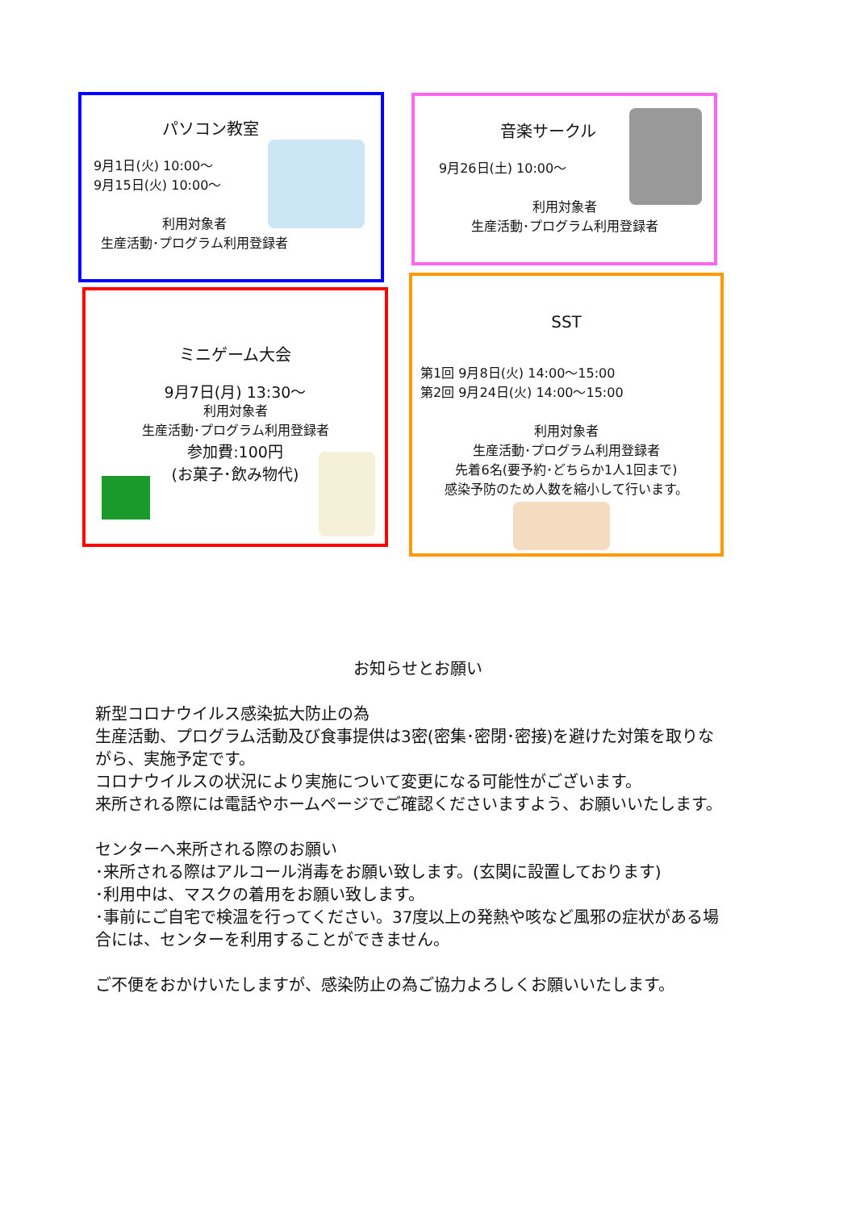パソコン教室
9月1日(火) 10:00〜
9月15日(火) 10:00〜
利用対象者
生産活動･プログラム利用登録者
音楽サークル
9月26日(土) 10:00〜
利用対象者
生産活動･プログラム利用登録者
ミニゲーム大会
9月7日(月) 13:30〜
利用対象者
生産活動･プログラム利用登録者
参加費:100円
(お菓子･飲み物代)
SST
第1回 9月8日(火) 14:00〜15:00
第2回 9月24日(火) 14:00〜15:00
利用対象者
生産活動･プログラム利用登録者
先着6名(要予約･どちらか1人1回まで)
感染予防のため人数を縮小して行います。
お知らせとお願い
新型コロナウイルス感染拡大防止の為
生産活動、プログラム活動及び食事提供は3密(密集･密閉･密接)を避けた対策を取りながら、実施予定です。
コロナウイルスの状況により実施について変更になる可能性がございます。
来所される際には電話やホームページでご確認くださいますよう、お願いいたします。
センターへ来所される際のお願い
･来所される際はアルコール消毒をお願い致します。(玄関に設置しております)
･利用中は、マスクの着用をお願い致します。
･事前にご自宅で検温を行ってください。37度以上の発熱や咳など風邪の症状がある場合には、センターを利用することができません。
ご不便をおかけいたしますが、感染防止の為ご協力よろしくお願いいたします。